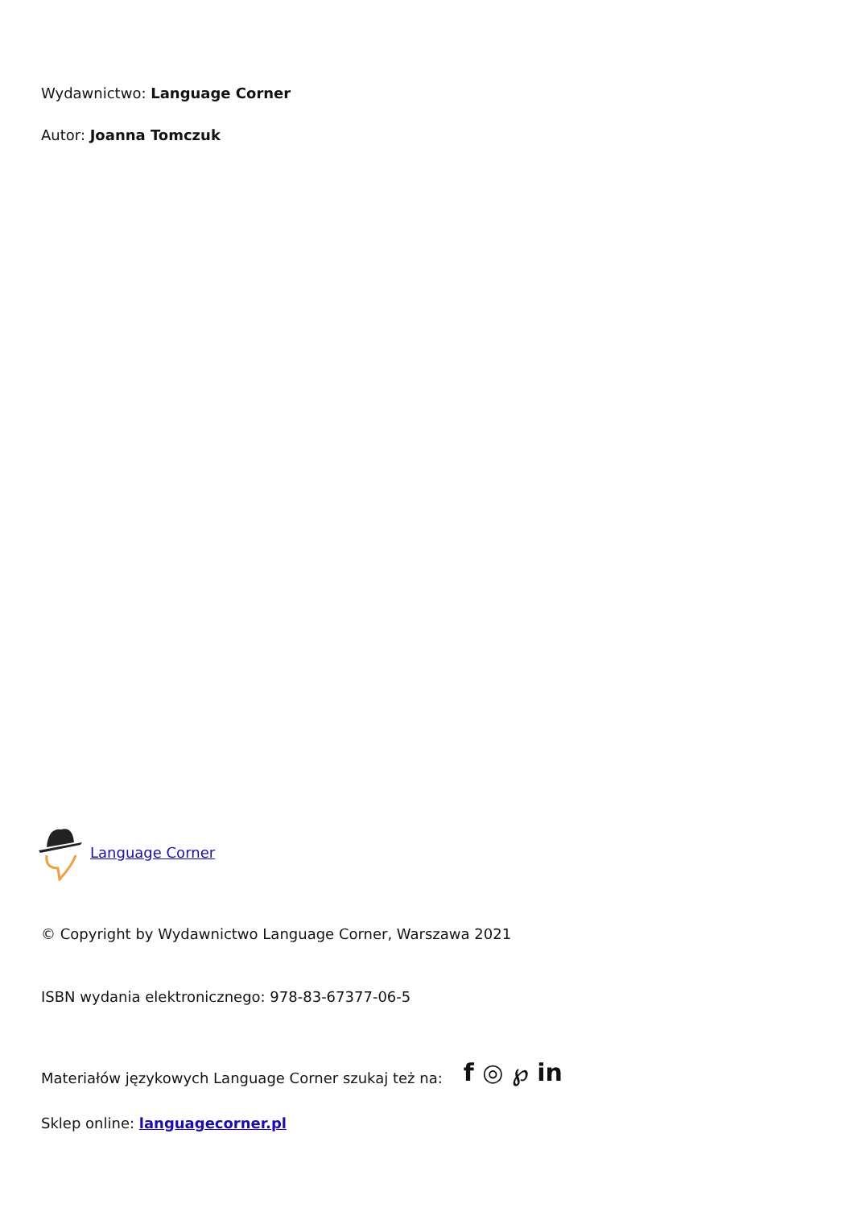Wydawnictwo: Language Corner
Autor: Joanna Tomczuk
Language Corner
© Copyright by Wydawnictwo Language Corner, Warszawa 2021
ISBN wydania elektronicznego: 978-83-67377-06-5
Materiałów językowych Language Corner szukaj też na: f ◎ ℘ in
Sklep online: languagecorner.pl